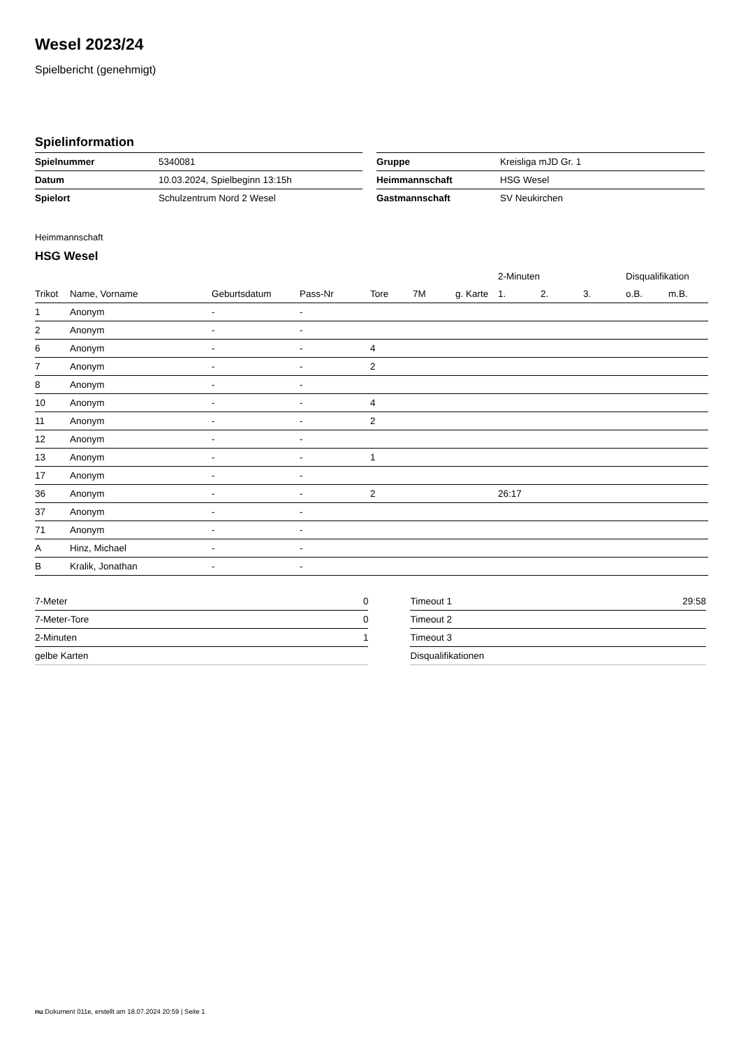Wesel 2023/24
Spielbericht (genehmigt)
Spielinformation
| Spielnummer | 5340081 |
| Datum | 10.03.2024, Spielbeginn 13:15h |
| Spielort | Schulzentrum Nord 2 Wesel |
| Gruppe | Kreisliga mJD Gr. 1 |
| Heimmannschaft | HSG Wesel |
| Gastmannschaft | SV Neukirchen |
Heimmannschaft
HSG Wesel
| | | | | | | | 2-Minuten | | | Disqualifikation | |
| --- | --- | --- | --- | --- | --- | --- | --- | --- | --- | --- | --- |
| Trikot | Name, Vorname | Geburtsdatum | Pass-Nr | Tore | 7M | g. Karte | 1. | 2. | 3. | o.B. | m.B. |
| 1 | Anonym | - | - | | | | | | | | |
| 2 | Anonym | - | - | | | | | | | | |
| 6 | Anonym | - | - | 4 | | | | | | | |
| 7 | Anonym | - | - | 2 | | | | | | | |
| 8 | Anonym | - | - | | | | | | | | |
| 10 | Anonym | - | - | 4 | | | | | | | |
| 11 | Anonym | - | - | 2 | | | | | | | |
| 12 | Anonym | - | - | | | | | | | | |
| 13 | Anonym | - | - | 1 | | | | | | | |
| 17 | Anonym | - | - | | | | | | | | |
| 36 | Anonym | - | - | 2 | | | 26:17 | | | | |
| 37 | Anonym | - | - | | | | | | | | |
| 71 | Anonym | - | - | | | | | | | | |
| A | Hinz, Michael | - | - | | | | | | | | |
| B | Kralik, Jonathan | - | - | | | | | | | | |
| 7-Meter | 0 |
| 7-Meter-Tore | 0 |
| 2-Minuten | 1 |
| gelbe Karten | |
| Timeout 1 | 29:58 |
| Timeout 2 | |
| Timeout 3 | |
| Disqualifikationen | |
nu.Dokument 011e, erstellt am 18.07.2024 20:59 | Seite 1